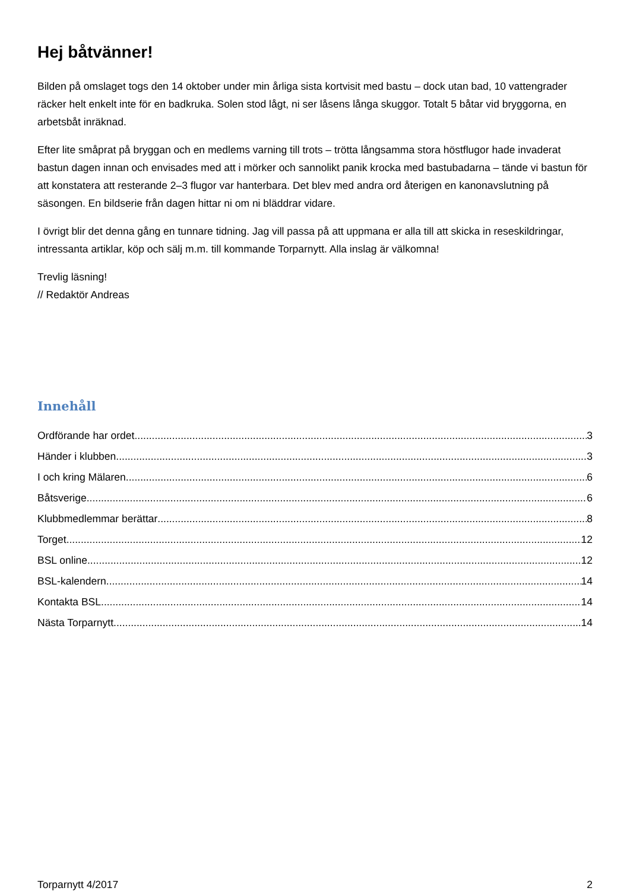Hej båtvänner!
Bilden på omslaget togs den 14 oktober under min årliga sista kortvisit med bastu – dock utan bad, 10 vattengrader räcker helt enkelt inte för en badkruka. Solen stod lågt, ni ser låsens långa skuggor. Totalt 5 båtar vid bryggorna, en arbetsbåt inräknad.
Efter lite småprat på bryggan och en medlems varning till trots – trötta långsamma stora höstflugor hade invaderat bastun dagen innan och envisades med att i mörker och sannolikt panik krocka med bastubadarna – tände vi bastun för att konstatera att resterande 2–3 flugor var hanterbara. Det blev med andra ord återigen en kanonavslutning på säsongen. En bildserie från dagen hittar ni om ni bläddrar vidare.
I övrigt blir det denna gång en tunnare tidning. Jag vill passa på att uppmana er alla till att skicka in reseskildringar, intressanta artiklar, köp och sälj m.m. till kommande Torparnytt. Alla inslag är välkomna!
Trevlig läsning!
// Redaktör Andreas
Innehåll
Ordförande har ordet 3
Händer i klubben 3
I och kring Mälaren 6
Båtsverige 6
Klubbmedlemmar berättar 8
Torget 12
BSL online 12
BSL-kalendern 14
Kontakta BSL 14
Nästa Torparnytt 14
Torparnytt 4/2017 2